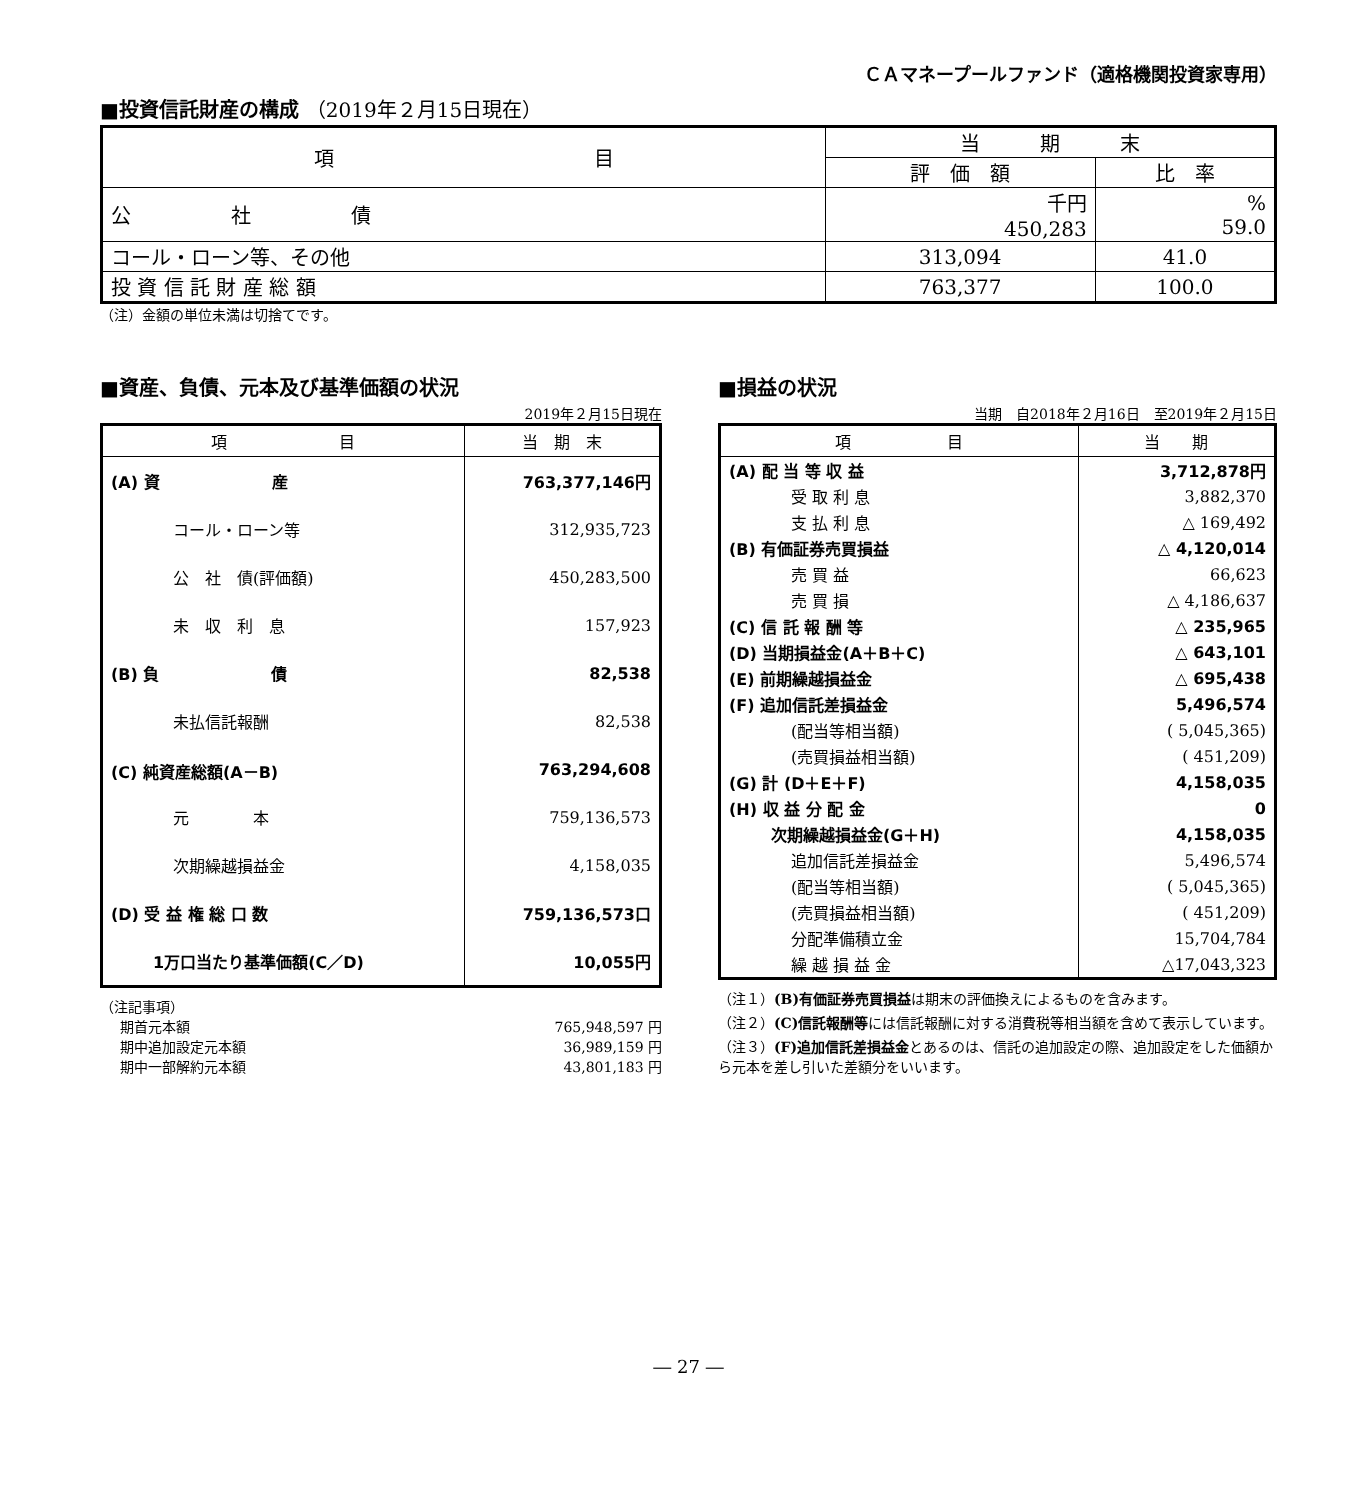ＣＡマネープールファンド（適格機関投資家専用）
■投資信託財産の構成 （2019年２月15日現在）
| 項 目 | 当 期 末 | |
| --- | --- | --- |
| | 評 価 額 | 比 率 |
| 公 社 債 | 千円 450,283 | % 59.0 |
| コール・ローン等、その他 | 313,094 | 41.0 |
| 投 資 信 託 財 産 総 額 | 763,377 | 100.0 |
（注）金額の単位未満は切捨てです。
■資産、負債、元本及び基準価額の状況
2019年２月15日現在
| 項 目 | 当 期 末 |
| --- | --- |
| (A) 資 産 | 763,377,146円 |
| コール・ローン等 | 312,935,723 |
| 公 社 債(評価額) | 450,283,500 |
| 未 収 利 息 | 157,923 |
| (B) 負 債 | 82,538 |
| 未払信託報酬 | 82,538 |
| (C) 純資産総額(A－B) | 763,294,608 |
| 元 本 | 759,136,573 |
| 次期繰越損益金 | 4,158,035 |
| (D) 受 益 権 総 口 数 | 759,136,573口 |
| 1万口当たり基準価額(C／D) | 10,055円 |
（注記事項）
期首元本額 765,948,597 円
期中追加設定元本額 36,989,159 円
期中一部解約元本額 43,801,183 円
■損益の状況
当期　自2018年２月16日　至2019年２月15日
| 項 目 | 当 期 |
| --- | --- |
| (A) 配 当 等 収 益 | 3,712,878円 |
| 受 取 利 息 | 3,882,370 |
| 支 払 利 息 | △ 169,492 |
| (B) 有価証券売買損益 | △ 4,120,014 |
| 売 買 益 | 66,623 |
| 売 買 損 | △ 4,186,637 |
| (C) 信 託 報 酬 等 | △ 235,965 |
| (D) 当期損益金(A＋B＋C) | △ 643,101 |
| (E) 前期繰越損益金 | △ 695,438 |
| (F) 追加信託差損益金 | 5,496,574 |
| (配当等相当額) | ( 5,045,365) |
| (売買損益相当額) | ( 451,209) |
| (G) 計 (D＋E＋F) | 4,158,035 |
| (H) 収 益 分 配 金 | 0 |
| 次期繰越損益金(G＋H) | 4,158,035 |
| 追加信託差損益金 | 5,496,574 |
| (配当等相当額) | ( 5,045,365) |
| (売買損益相当額) | ( 451,209) |
| 分配準備積立金 | 15,704,784 |
| 繰 越 損 益 金 | △17,043,323 |
（注１）(B)有価証券売買損益は期末の評価換えによるものを含みます。
（注２）(C)信託報酬等には信託報酬に対する消費税等相当額を含めて表示しています。
（注３）(F)追加信託差損益金とあるのは、信託の追加設定の際、追加設定をした価額から元本を差し引いた差額分をいいます。
― 27 ―